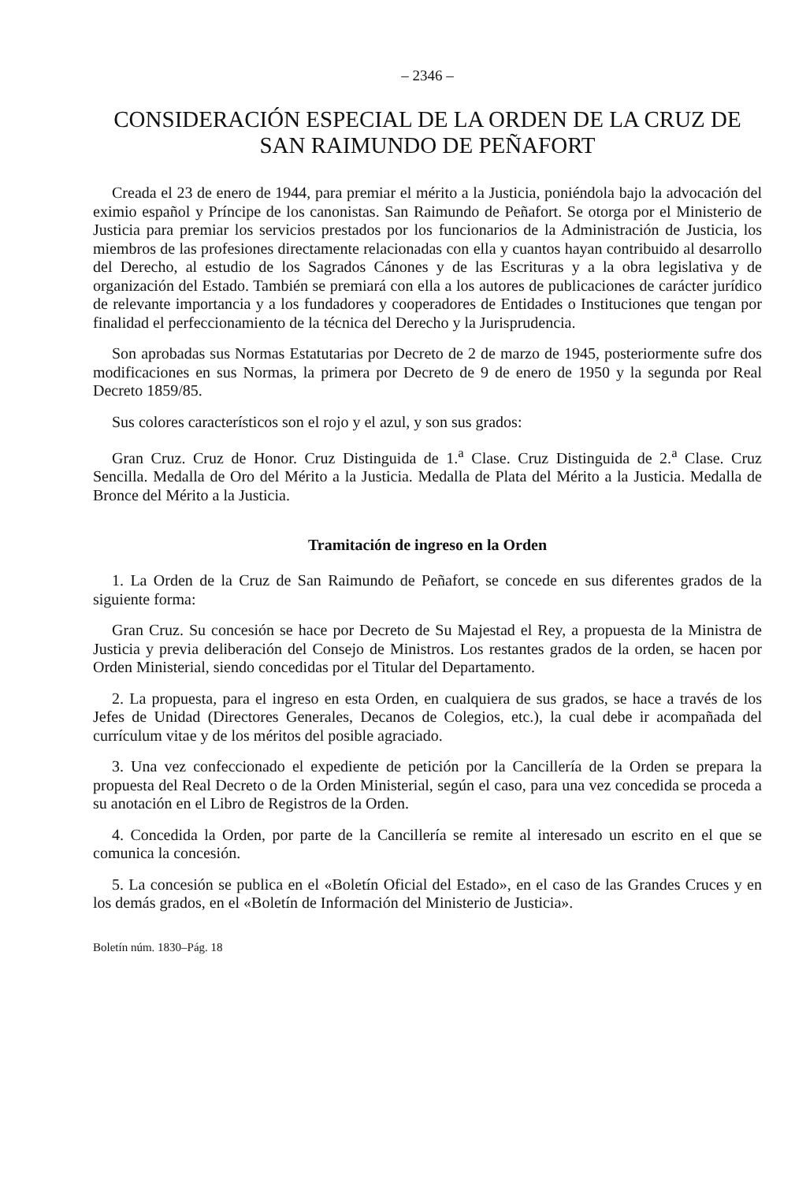– 2346 –
CONSIDERACIÓN ESPECIAL DE LA ORDEN DE LA CRUZ DE SAN RAIMUNDO DE PEÑAFORT
Creada el 23 de enero de 1944, para premiar el mérito a la Justicia, poniéndola bajo la advocación del eximio español y Príncipe de los canonistas. San Raimundo de Peñafort. Se otorga por el Ministerio de Justicia para premiar los servicios prestados por los funcionarios de la Administración de Justicia, los miembros de las profesiones directamente relacionadas con ella y cuantos hayan contribuido al desarrollo del Derecho, al estudio de los Sagrados Cánones y de las Escrituras y a la obra legislativa y de organización del Estado. También se premiará con ella a los autores de publicaciones de carácter jurídico de relevante importancia y a los fundadores y cooperadores de Entidades o Instituciones que tengan por finalidad el perfeccionamiento de la técnica del Derecho y la Jurisprudencia.
Son aprobadas sus Normas Estatutarias por Decreto de 2 de marzo de 1945, posteriormente sufre dos modificaciones en sus Normas, la primera por Decreto de 9 de enero de 1950 y la segunda por Real Decreto 1859/85.
Sus colores característicos son el rojo y el azul, y son sus grados:
Gran Cruz. Cruz de Honor. Cruz Distinguida de 1.<sup>a</sup> Clase. Cruz Distinguida de 2.<sup>a</sup> Clase. Cruz Sencilla. Medalla de Oro del Mérito a la Justicia. Medalla de Plata del Mérito a la Justicia. Medalla de Bronce del Mérito a la Justicia.
Tramitación de ingreso en la Orden
1. La Orden de la Cruz de San Raimundo de Peñafort, se concede en sus diferentes grados de la siguiente forma:
Gran Cruz. Su concesión se hace por Decreto de Su Majestad el Rey, a propuesta de la Ministra de Justicia y previa deliberación del Consejo de Ministros. Los restantes grados de la orden, se hacen por Orden Ministerial, siendo concedidas por el Titular del Departamento.
2. La propuesta, para el ingreso en esta Orden, en cualquiera de sus grados, se hace a través de los Jefes de Unidad (Directores Generales, Decanos de Colegios, etc.), la cual debe ir acompañada del currículum vitae y de los méritos del posible agraciado.
3. Una vez confeccionado el expediente de petición por la Cancillería de la Orden se prepara la propuesta del Real Decreto o de la Orden Ministerial, según el caso, para una vez concedida se proceda a su anotación en el Libro de Registros de la Orden.
4. Concedida la Orden, por parte de la Cancillería se remite al interesado un escrito en el que se comunica la concesión.
5. La concesión se publica en el «Boletín Oficial del Estado», en el caso de las Grandes Cruces y en los demás grados, en el «Boletín de Información del Ministerio de Justicia».
Boletín núm. 1830–Pág. 18